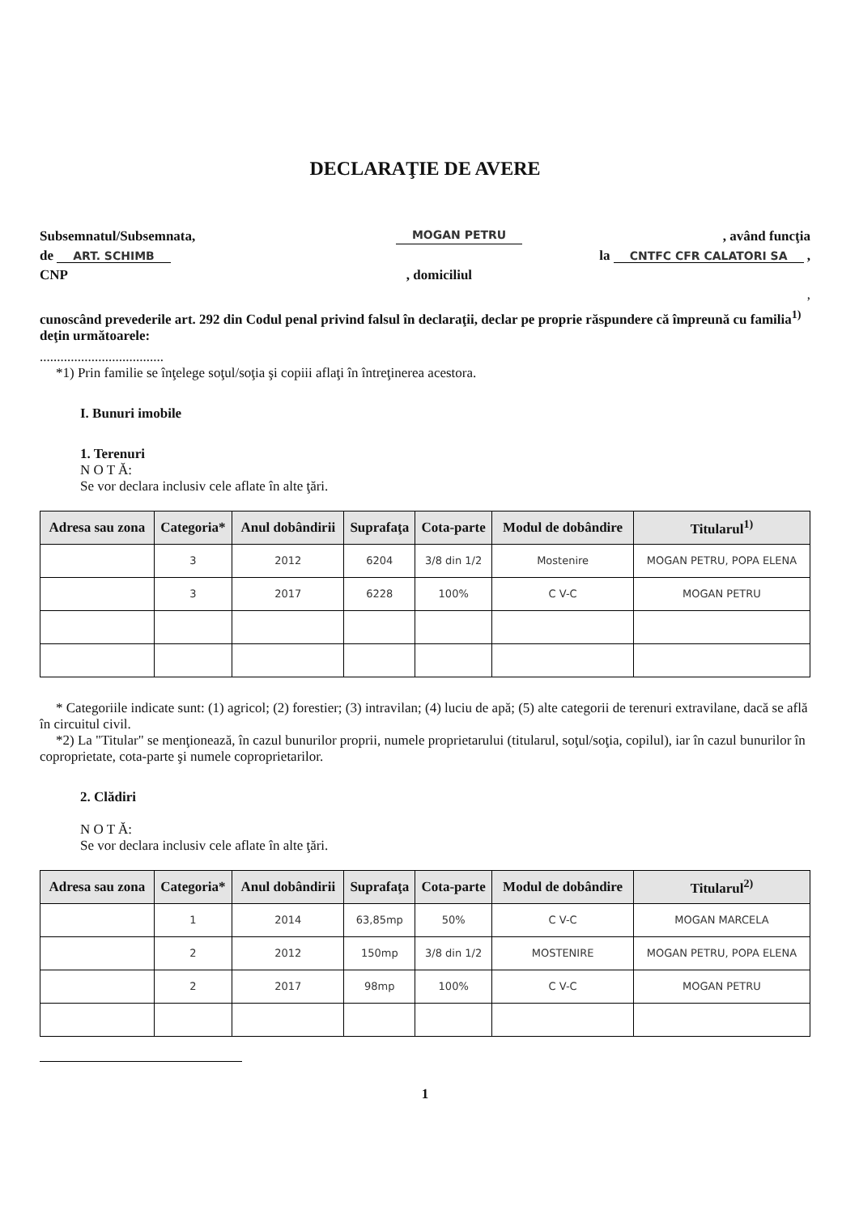DECLARAŢIE DE AVERE
Subsemnatul/Subsemnata, MOGAN PETRU, având funcţia
de ART. SCHIMB la CNTFC CFR CALATORI SA ,
CNP, domiciliul
,
cunoscând prevederile art. 292 din Codul penal privind falsul în declaraţii, declar pe proprie răspundere că împreună cu familia<sup>1)</sup> deţin următoarele:
....................................
*1) Prin familie se înţelege soţul/soţia şi copiii aflaţi în întreţinerea acestora.
I. Bunuri imobile
1. Terenuri
N O T Ă:
Se vor declara inclusiv cele aflate în alte ţări.
| Adresa sau zona | Categoria* | Anul dobândirii | Suprafaţa | Cota-parte | Modul de dobândire | Titularul<sup>1)</sup> |
| --- | --- | --- | --- | --- | --- | --- |
| | 3 | 2012 | 6204 | 3/8 din 1/2 | Mostenire | MOGAN PETRU, POPA ELENA |
| | 3 | 2017 | 6228 | 100% | C V-C | MOGAN PETRU |
* Categoriile indicate sunt: (1) agricol; (2) forestier; (3) intravilan; (4) luciu de apă; (5) alte categorii de terenuri extravilane, dacă se află în circuitul civil.
*2) La "Titular" se menţionează, în cazul bunurilor proprii, numele proprietarului (titularul, soţul/soţia, copilul), iar în cazul bunurilor în coproprietate, cota-parte şi numele coproprietarilor.
2. Clădiri
N O T Ă:
Se vor declara inclusiv cele aflate în alte ţări.
| Adresa sau zona | Categoria* | Anul dobândirii | Suprafaţa | Cota-parte | Modul de dobândire | Titularul<sup>2)</sup> |
| --- | --- | --- | --- | --- | --- | --- |
| | 1 | 2014 | 63,85mp | 50% | C V-C | MOGAN MARCELA |
| | 2 | 2012 | 150mp | 3/8 din 1/2 | MOSTENIRE | MOGAN PETRU, POPA ELENA |
| | 2 | 2017 | 98mp | 100% | C V-C | MOGAN PETRU |
1